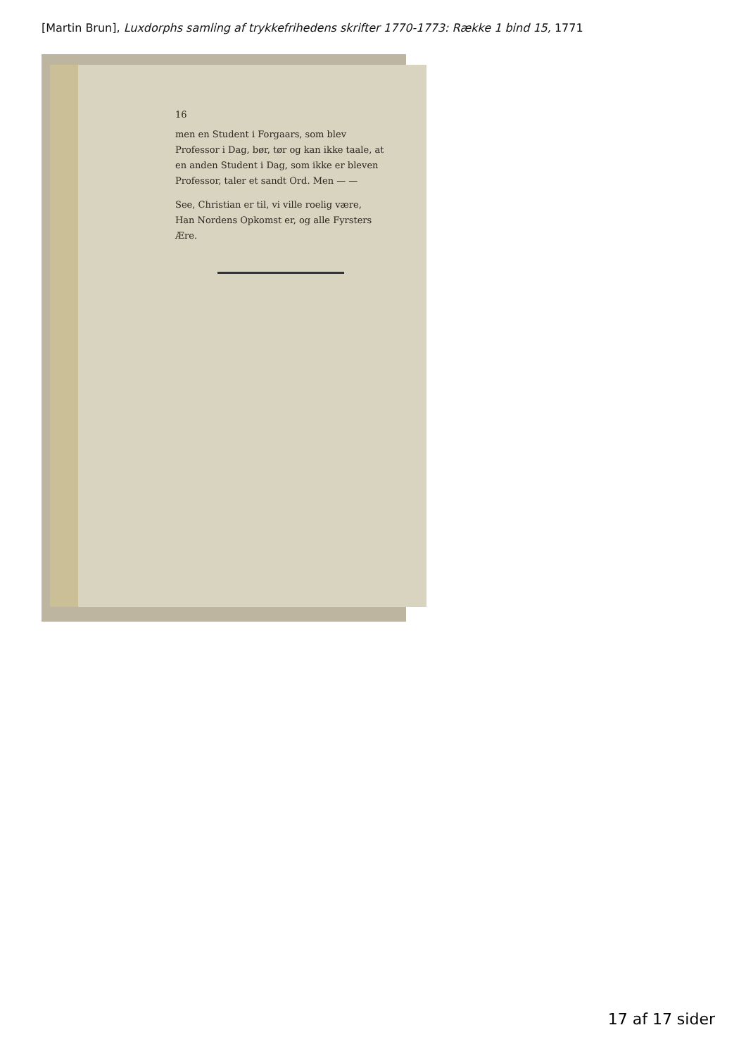[Martin Brun], Luxdorphs samling af trykkefrihedens skrifter 1770-1773: Række 1 bind 15, 1771
16
men en Student i Forgaars, som blev Professor i Dag, bør, tør og kan ikke taale, at en anden Student i Dag, som ikke er bleven Professor, taler et sandt Ord. Men — —
See, Christian er til, vi ville roelig være,
Han Nordens Opkomst er, og alle Fyrsters Ære.
17 af 17 sider